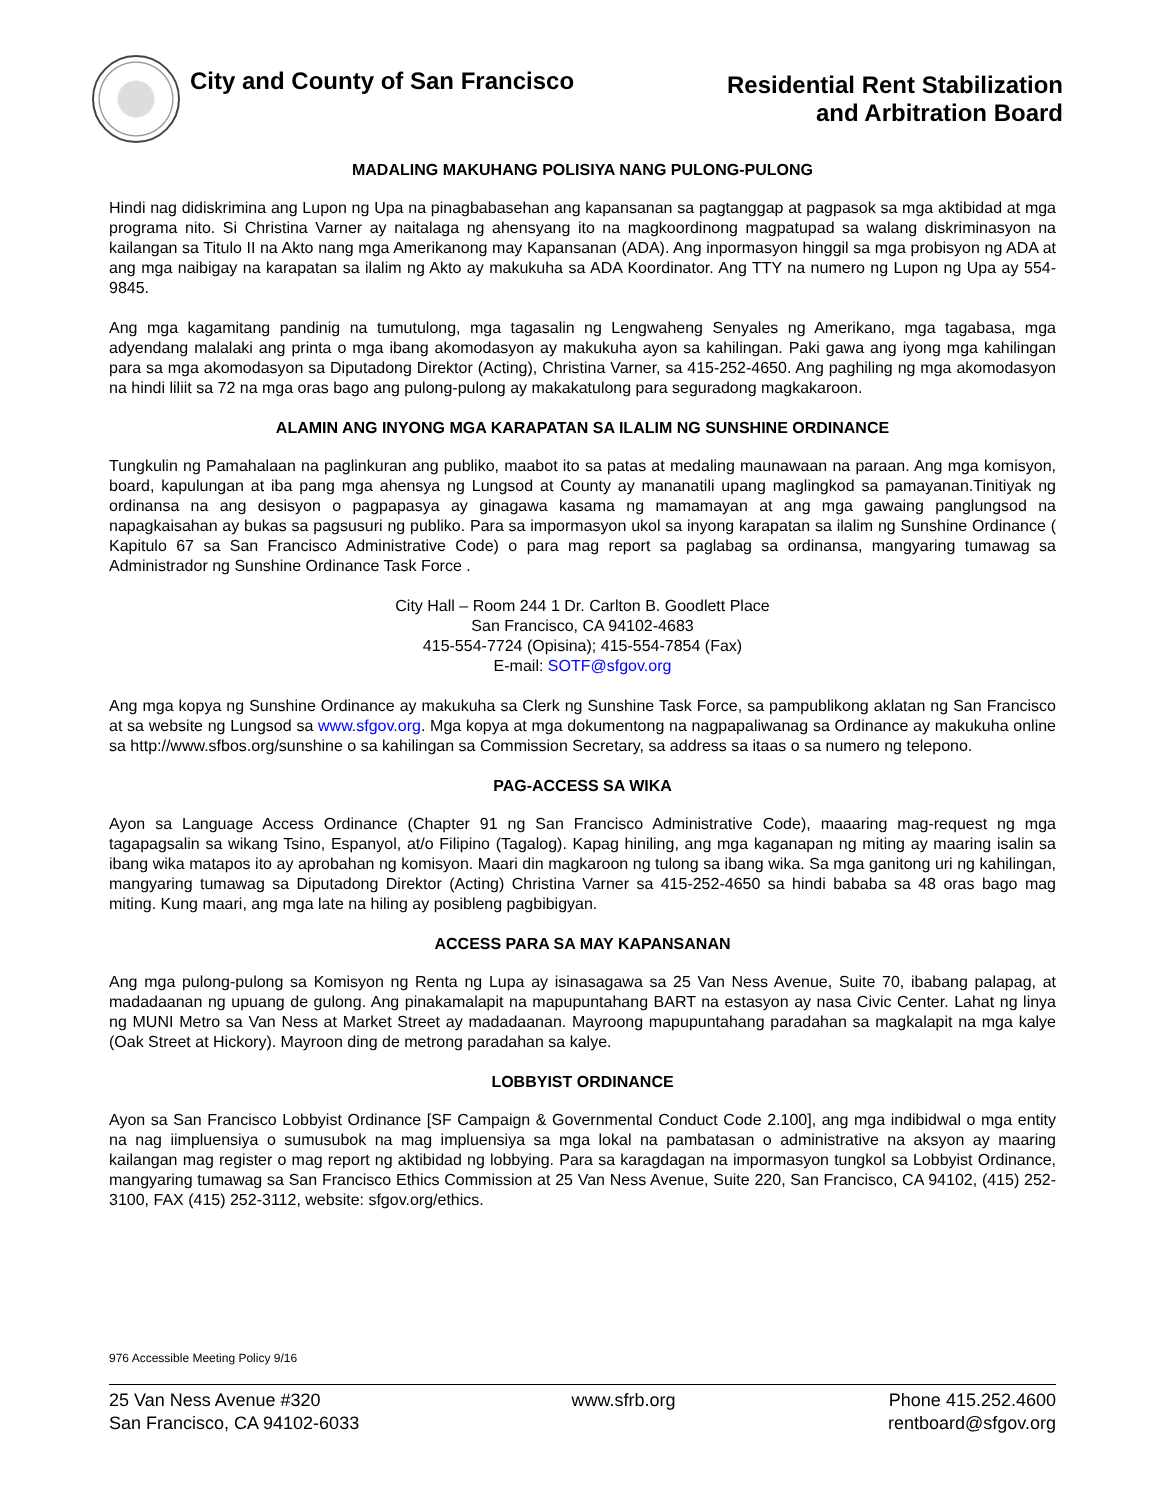City and County of San Francisco
Residential Rent Stabilization
and Arbitration Board
MADALING MAKUHANG POLISIYA NANG PULONG-PULONG
Hindi nag didiskrimina ang Lupon ng Upa na pinagbabasehan ang kapansanan sa pagtanggap at pagpasok sa mga aktibidad at mga programa nito. Si Christina Varner ay naitalaga ng ahensyang ito na magkoordinong magpatupad sa walang diskriminasyon na kailangan sa Titulo II na Akto nang mga Amerikanong may Kapansanan (ADA). Ang inpormasyon hinggil sa mga probisyon ng ADA at ang mga naibigay na karapatan sa ilalim ng Akto ay makukuha sa ADA Koordinator. Ang TTY na numero ng Lupon ng Upa ay 554-9845.
Ang mga kagamitang pandinig na tumutulong, mga tagasalin ng Lengwaheng Senyales ng Amerikano, mga tagabasa, mga adyendang malalaki ang printa o mga ibang akomodasyon ay makukuha ayon sa kahilingan. Paki gawa ang iyong mga kahilingan para sa mga akomodasyon sa Diputadong Direktor (Acting), Christina Varner, sa 415-252-4650. Ang paghiling ng mga akomodasyon na hindi liliit sa 72 na mga oras bago ang pulong-pulong ay makakatulong para seguradong magkakaroon.
ALAMIN ANG INYONG MGA KARAPATAN SA ILALIM NG SUNSHINE ORDINANCE
Tungkulin ng Pamahalaan na paglinkuran ang publiko, maabot ito sa patas at medaling maunawaan na paraan. Ang mga komisyon, board, kapulungan at iba pang mga ahensya ng Lungsod at County ay mananatili upang maglingkod sa pamayanan.Tinitiyak ng ordinansa na ang desisyon o pagpapasya ay ginagawa kasama ng mamamayan at ang mga gawaing panglungsod na napagkaisahan ay bukas sa pagsusuri ng publiko. Para sa impormasyon ukol sa inyong karapatan sa ilalim ng Sunshine Ordinance ( Kapitulo 67 sa San Francisco Administrative Code) o para mag report sa paglabag sa ordinansa, mangyaring tumawag sa Administrador ng Sunshine Ordinance Task Force .
City Hall – Room 244 1 Dr. Carlton B. Goodlett Place
San Francisco, CA 94102-4683
415-554-7724 (Opisina); 415-554-7854 (Fax)
E-mail: SOTF@sfgov.org
Ang mga kopya ng Sunshine Ordinance ay makukuha sa Clerk ng Sunshine Task Force, sa pampublikong aklatan ng San Francisco at sa website ng Lungsod sa www.sfgov.org. Mga kopya at mga dokumentong na nagpapaliwanag sa Ordinance ay makukuha online sa http://www.sfbos.org/sunshine o sa kahilingan sa Commission Secretary, sa address sa itaas o sa numero ng telepono.
PAG-ACCESS SA WIKA
Ayon sa Language Access Ordinance (Chapter 91 ng San Francisco Administrative Code), maaaring mag-request ng mga tagapagsalin sa wikang Tsino, Espanyol, at/o Filipino (Tagalog). Kapag hiniling, ang mga kaganapan ng miting ay maaring isalin sa ibang wika matapos ito ay aprobahan ng komisyon. Maari din magkaroon ng tulong sa ibang wika. Sa mga ganitong uri ng kahilingan, mangyaring tumawag sa Diputadong Direktor (Acting) Christina Varner sa 415-252-4650 sa hindi bababa sa 48 oras bago mag miting. Kung maari, ang mga late na hiling ay posibleng pagbibigyan.
ACCESS PARA SA MAY KAPANSANAN
Ang mga pulong-pulong sa Komisyon ng Renta ng Lupa ay isinasagawa sa 25 Van Ness Avenue, Suite 70, ibabang palapag, at madadaanan ng upuang de gulong. Ang pinakamalapit na mapupuntahang BART na estasyon ay nasa Civic Center. Lahat ng linya ng MUNI Metro sa Van Ness at Market Street ay madadaanan. Mayroong mapupuntahang paradahan sa magkalapit na mga kalye (Oak Street at Hickory). Mayroon ding de metrong paradahan sa kalye.
LOBBYIST ORDINANCE
Ayon sa San Francisco Lobbyist Ordinance [SF Campaign & Governmental Conduct Code 2.100], ang mga indibidwal o mga entity na nag iimpluensiya o sumusubok na mag impluensiya sa mga lokal na pambatasan o administrative na aksyon ay maaring kailangan mag register o mag report ng aktibidad ng lobbying. Para sa karagdagan na impormasyon tungkol sa Lobbyist Ordinance, mangyaring tumawag sa San Francisco Ethics Commission at 25 Van Ness Avenue, Suite 220, San Francisco, CA 94102, (415) 252-3100, FAX (415) 252-3112, website: sfgov.org/ethics.
976 Accessible Meeting Policy 9/16
25 Van Ness Avenue #320
San Francisco, CA 94102-6033
www.sfrb.org Phone 415.252.4600
rentboard@sfgov.org